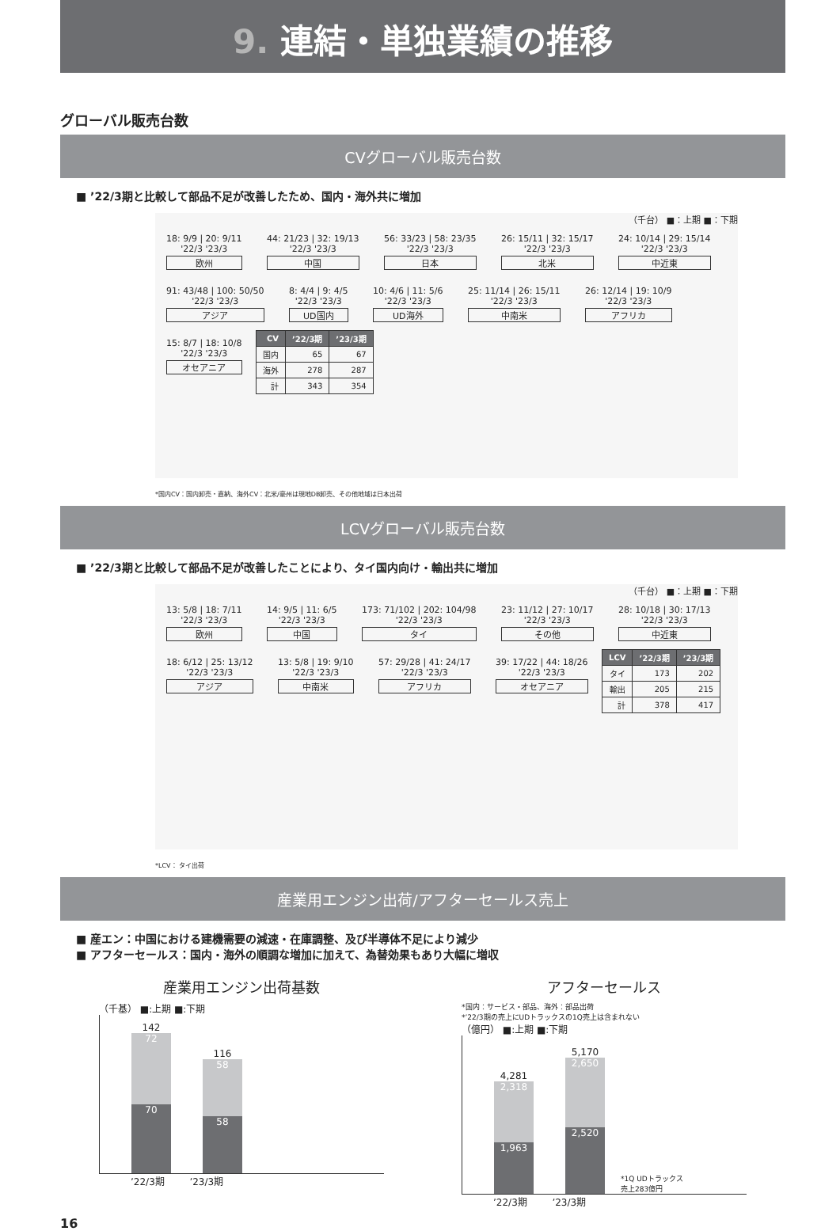9. 連結・単独業績の推移
グローバル販売台数
CVグローバル販売台数
■ ’22/3期と比較して部品不足が改善したため、国内・海外共に増加
（千台） ■：上期 ■：下期
18: 9/9 | 20: 9/11
'22/3 '23/3 欧州
44: 21/23 | 32: 19/13
'22/3 '23/3 中国
56: 33/23 | 58: 23/35
'22/3 '23/3 日本
26: 15/11 | 32: 15/17
'22/3 '23/3 北米
24: 10/14 | 29: 15/14
'22/3 '23/3 中近東
91: 43/48 | 100: 50/50
'22/3 '23/3 アジア
8: 4/4 | 9: 4/5
'22/3 '23/3 UD国内
10: 4/6 | 11: 5/6
'22/3 '23/3 UD海外
25: 11/14 | 26: 15/11
'22/3 '23/3 中南米
26: 12/14 | 19: 10/9
'22/3 '23/3 アフリカ
15: 8/7 | 18: 10/8
'22/3 '23/3 オセアニア
| CV | ’22/3期 | ’23/3期 |
| --- | --- | --- |
| 国内 | 65 | 67 |
| 海外 | 278 | 287 |
| 計 | 343 | 354 |
*国内CV：国内卸売・直納、海外CV：北米/豪州は現地DB卸売、その他地域は日本出荷
LCVグローバル販売台数
■ ’22/3期と比較して部品不足が改善したことにより、タイ国内向け・輸出共に増加
（千台） ■：上期 ■：下期
13: 5/8 | 18: 7/11
'22/3 '23/3 欧州
14: 9/5 | 11: 6/5
'22/3 '23/3 中国
173: 71/102 | 202: 104/98
'22/3 '23/3 タイ
23: 11/12 | 27: 10/17
'22/3 '23/3 その他
28: 10/18 | 30: 17/13
'22/3 '23/3 中近東
18: 6/12 | 25: 13/12
'22/3 '23/3 アジア
13: 5/8 | 19: 9/10
'22/3 '23/3 中南米
57: 29/28 | 41: 24/17
'22/3 '23/3 アフリカ
39: 17/22 | 44: 18/26
'22/3 '23/3 オセアニア
| LCV | ’22/3期 | ’23/3期 |
| --- | --- | --- |
| タイ | 173 | 202 |
| 輸出 | 205 | 215 |
| 計 | 378 | 417 |
*LCV： タイ出荷
産業用エンジン出荷/アフターセールス売上
■ 産エン：中国における建機需要の減速・在庫調整、及び半導体不足により減少
■ アフターセールス：国内・海外の順調な増加に加えて、為替効果もあり大幅に増収
産業用エンジン出荷基数
（千基） ■:上期 ■:下期
142
72
70
116
58
58
’22/3期 　　 ’23/3期
アフターセールス
*国内：サービス・部品、海外：部品出荷
*’22/3期の売上にUDトラックスの1Q売上は含まれない
（億円） ■:上期 ■:下期
4,281
2,318
1,963
5,170
2,650
2,520
*1Q UDトラックス
売上283億円
’22/3期 　　 ’23/3期
16